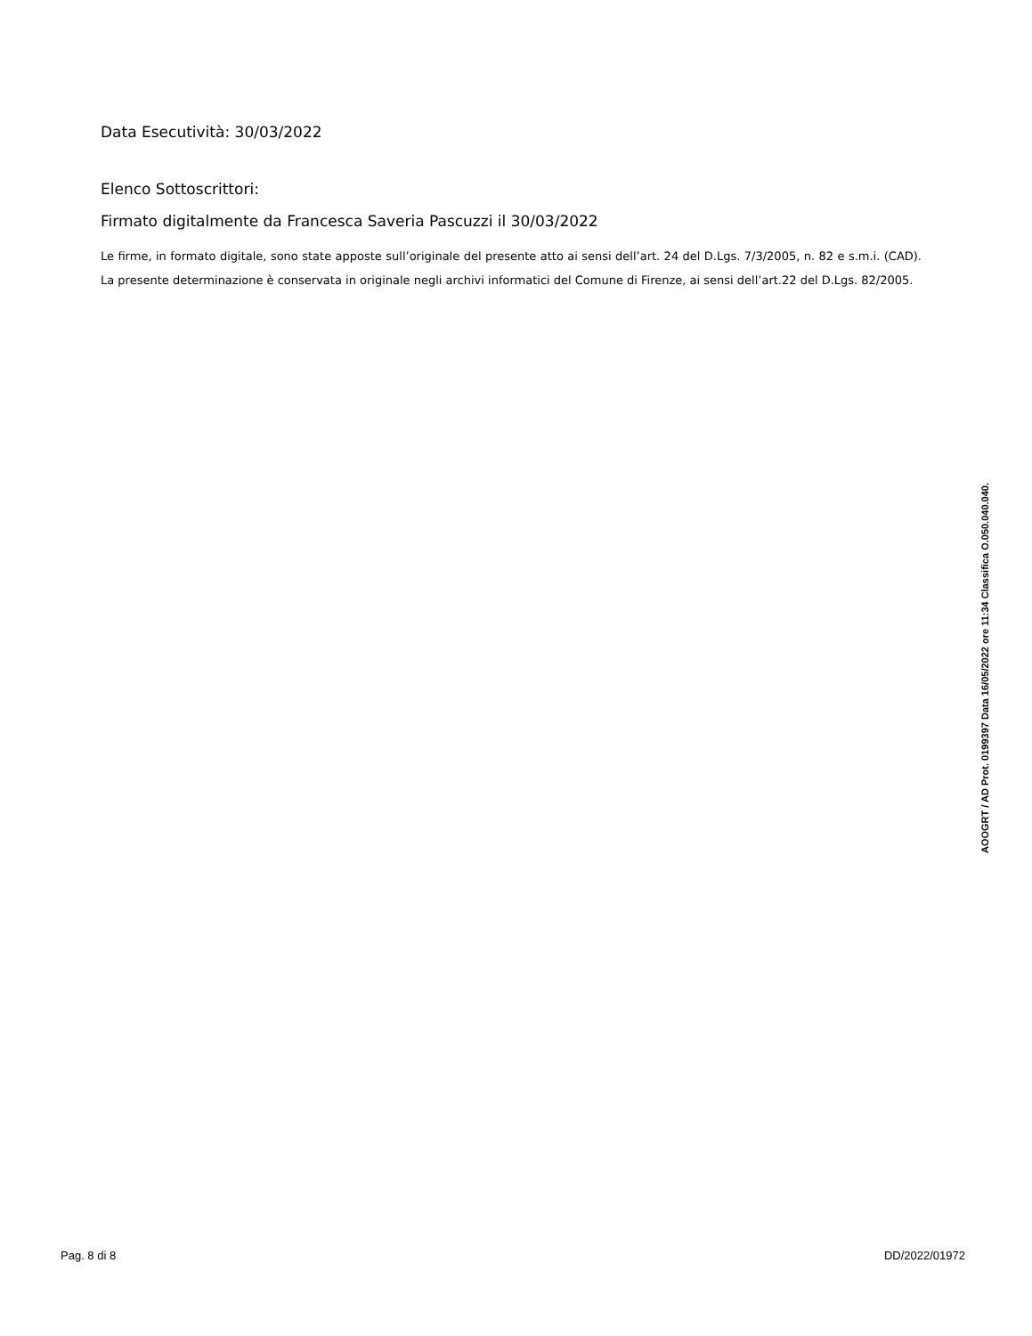Data Esecutività: 30/03/2022
Elenco Sottoscrittori:
Firmato digitalmente da Francesca Saveria Pascuzzi il 30/03/2022
Le firme, in formato digitale, sono state apposte sull’originale del presente atto ai sensi dell’art. 24 del D.Lgs. 7/3/2005, n. 82 e s.m.i. (CAD). La presente determinazione è conservata in originale negli archivi informatici del Comune di Firenze, ai sensi dell’art.22 del D.Lgs. 82/2005.
AOOGRT / AD Prot. 0199397 Data 16/05/2022 ore 11:34 Classifica O.050.040.040.
Pag. 8 di 8 DD/2022/01972